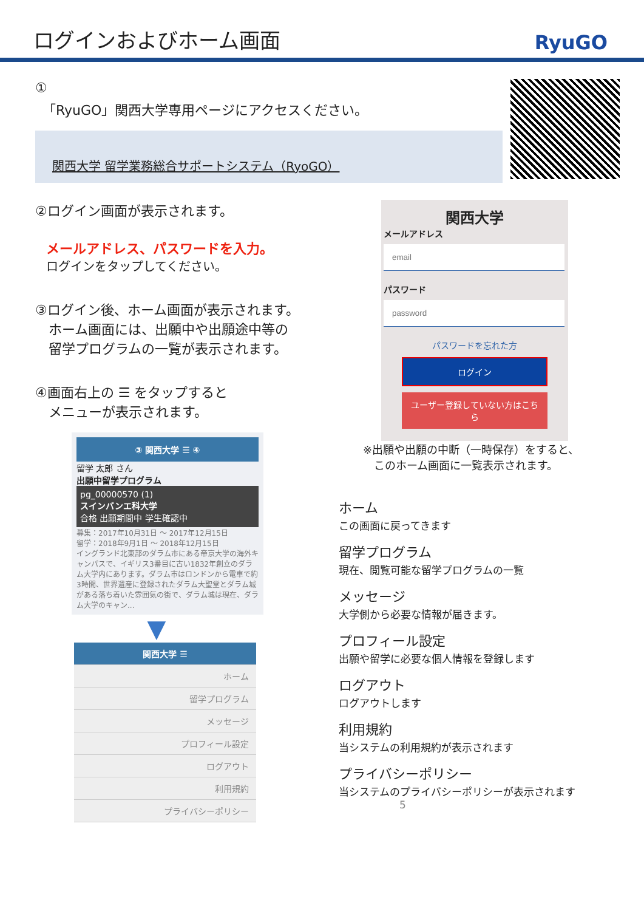ログインおよびホーム画面
RyuGO
①
「RyuGO」関西大学専用ページにアクセスください。
関西大学 留学業務総合サポートシステム（RyoGO）
②ログイン画面が表示されます。
メールアドレス、パスワードを入力。
ログインをタップしてください。
③ログイン後、ホーム画面が表示されます。
　ホーム画面には、出願中や出願途中等の
　留学プログラムの一覧が表示されます。
④画面右上の ☰ をタップすると
　メニューが表示されます。
③ 関西大学 ☰ ④
留学 太郎 さん
出願中留学プログラム
pg_00000570 (1)
スインバンエ科大学
合格 出願期間中 学生確認中
募集：2017年10月31日 ～ 2017年12月15日
留学：2018年9月1日 ～ 2018年12月15日
イングランド北東部のダラム市にある帝京大学の海外キャンパスで、イギリス3番目に古い1832年創立のダラム大学内にあります。ダラム市はロンドンから電車で約3時間、世界遺産に登録されたダラム大聖堂とダラム城がある落ち着いた雰囲気の街で、ダラム城は現在、ダラム大学のキャン...
▼
関西大学 ☰
ホーム
留学プログラム
メッセージ
プロフィール設定
ログアウト
利用規約
プライバシーポリシー
関西大学
メールアドレス
パスワード
パスワードを忘れた方
ログイン
ユーザー登録していない方はこちら
※出願や出願の中断（一時保存）をすると、
　このホーム画面に一覧表示されます。
ホーム
この画面に戻ってきます
留学プログラム
現在、閲覧可能な留学プログラムの一覧
メッセージ
大学側から必要な情報が届きます。
プロフィール設定
出願や留学に必要な個人情報を登録します
ログアウト
ログアウトします
利用規約
当システムの利用規約が表示されます
プライバシーポリシー
当システムのプライバシーポリシーが表示されます 5